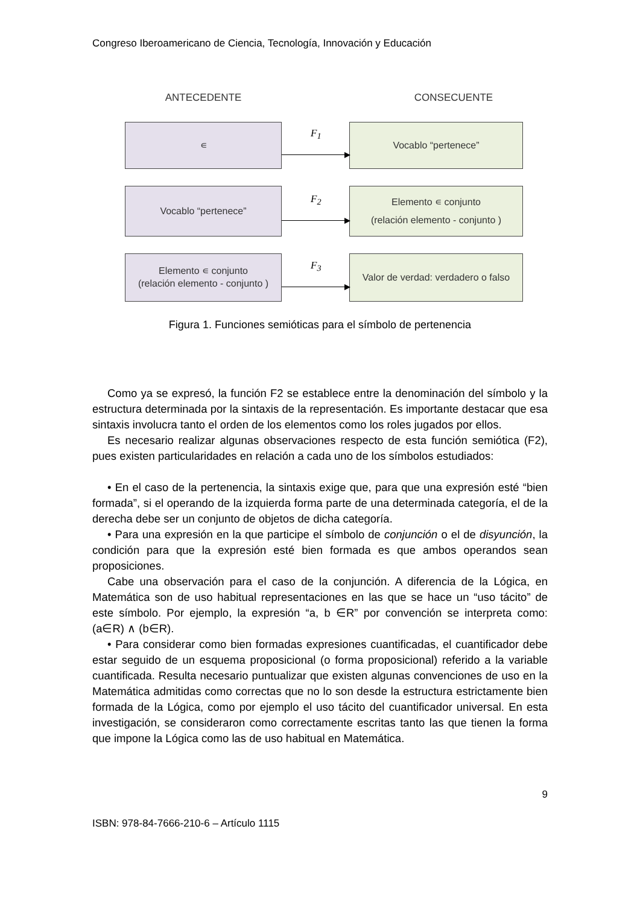Congreso Iberoamericano de Ciencia, Tecnología, Innovación y Educación
ANTECEDENTE CONSECUENTE
∊
F<sub>1</sub>
Vocablo “pertenece”
Vocablo “pertenece”
F<sub>2</sub>
Elemento ∊ conjunto
(relación elemento - conjunto )
Elemento ∊ conjunto
(relación elemento - conjunto )
F<sub>3</sub>
Valor de verdad: verdadero o falso
Figura 1. Funciones semióticas para el símbolo de pertenencia
Como ya se expresó, la función F2 se establece entre la denominación del símbolo y la estructura determinada por la sintaxis de la representación. Es importante destacar que esa sintaxis involucra tanto el orden de los elementos como los roles jugados por ellos.
Es necesario realizar algunas observaciones respecto de esta función semiótica (F2), pues existen particularidades en relación a cada uno de los símbolos estudiados:
• En el caso de la pertenencia, la sintaxis exige que, para que una expresión esté “bien formada”, si el operando de la izquierda forma parte de una determinada categoría, el de la derecha debe ser un conjunto de objetos de dicha categoría.
• Para una expresión en la que participe el símbolo de conjunción o el de disyunción, la condición para que la expresión esté bien formada es que ambos operandos sean proposiciones.
Cabe una observación para el caso de la conjunción. A diferencia de la Lógica, en Matemática son de uso habitual representaciones en las que se hace un “uso tácito” de este símbolo. Por ejemplo, la expresión “a, b ∈R” por convención se interpreta como: (a∈R) ∧ (b∈R).
• Para considerar como bien formadas expresiones cuantificadas, el cuantificador debe estar seguido de un esquema proposicional (o forma proposicional) referido a la variable cuantificada. Resulta necesario puntualizar que existen algunas convenciones de uso en la Matemática admitidas como correctas que no lo son desde la estructura estrictamente bien formada de la Lógica, como por ejemplo el uso tácito del cuantificador universal. En esta investigación, se consideraron como correctamente escritas tanto las que tienen la forma que impone la Lógica como las de uso habitual en Matemática.
9
ISBN: 978-84-7666-210-6 – Artículo 1115